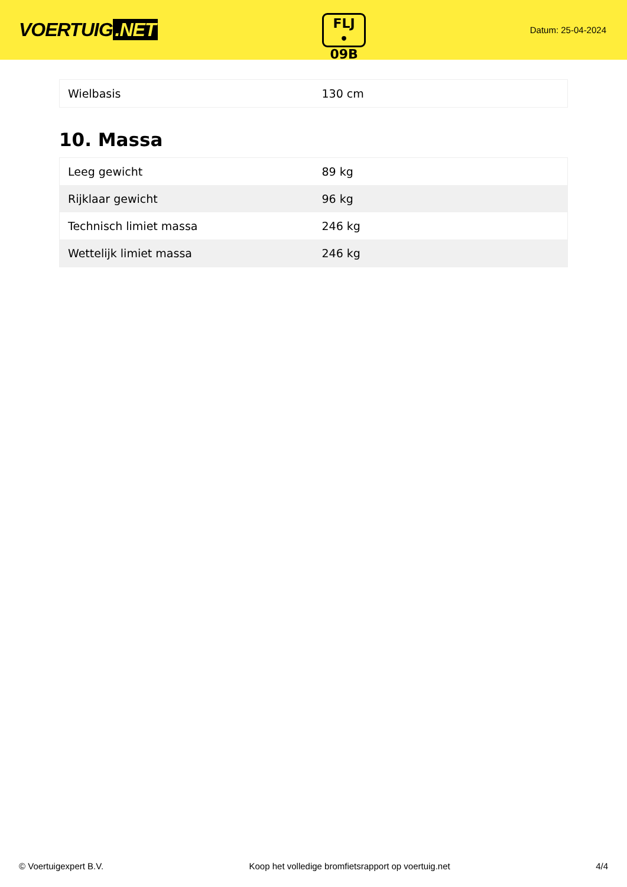VOERTUIG.NET
FLJ
• 09B
Datum: 25-04-2024
| Wielbasis | 130 cm |
10. Massa
| Leeg gewicht | 89 kg |
| Rijklaar gewicht | 96 kg |
| Technisch limiet massa | 246 kg |
| Wettelijk limiet massa | 246 kg |
© Voertuigexpert B.V. Koop het volledige bromfietsrapport op voertuig.net 4/4